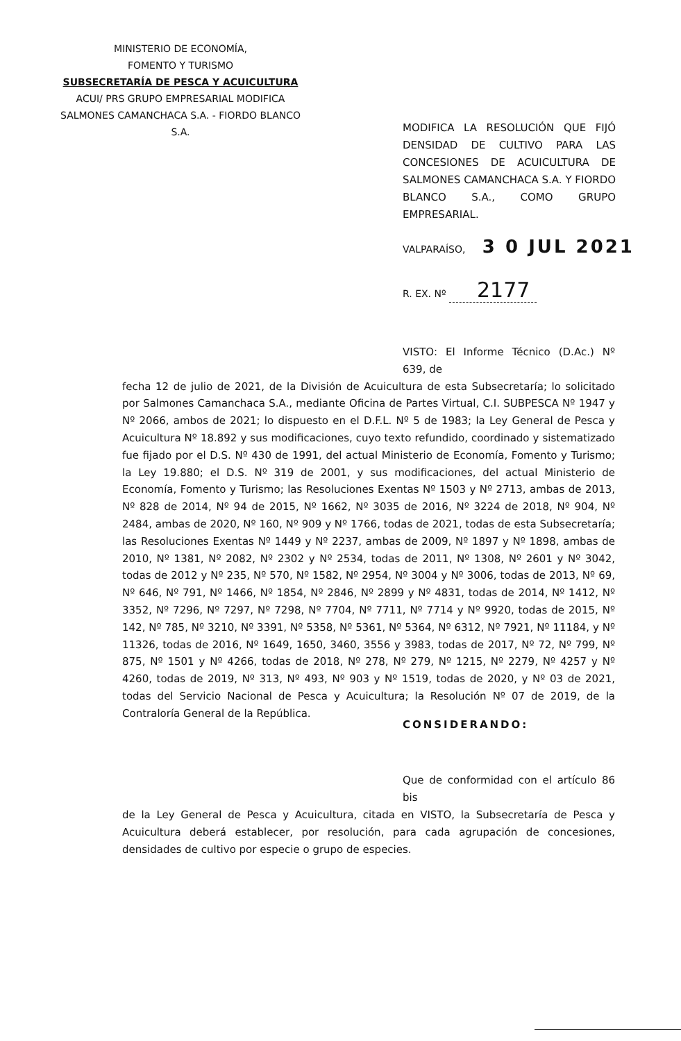MINISTERIO DE ECONOMÍA,
FOMENTO Y TURISMO
SUBSECRETARÍA DE PESCA Y ACUICULTURA
ACUI/ PRS GRUPO EMPRESARIAL MODIFICA
SALMONES CAMANCHACA S.A. - FIORDO BLANCO S.A.
MODIFICA LA RESOLUCIÓN QUE FIJÓ DENSIDAD DE CULTIVO PARA LAS CONCESIONES DE ACUICULTURA DE SALMONES CAMANCHACA S.A. Y FIORDO BLANCO S.A., COMO GRUPO EMPRESARIAL.
VALPARAÍSO, 3 0 JUL 2021
R. EX. Nº 2177
VISTO: El Informe Técnico (D.Ac.) Nº 639, de
fecha 12 de julio de 2021, de la División de Acuicultura de esta Subsecretaría; lo solicitado por Salmones Camanchaca S.A., mediante Oficina de Partes Virtual, C.I. SUBPESCA Nº 1947 y Nº 2066, ambos de 2021; lo dispuesto en el D.F.L. Nº 5 de 1983; la Ley General de Pesca y Acuicultura Nº 18.892 y sus modificaciones, cuyo texto refundido, coordinado y sistematizado fue fijado por el D.S. Nº 430 de 1991, del actual Ministerio de Economía, Fomento y Turismo; la Ley 19.880; el D.S. Nº 319 de 2001, y sus modificaciones, del actual Ministerio de Economía, Fomento y Turismo; las Resoluciones Exentas Nº 1503 y Nº 2713, ambas de 2013, Nº 828 de 2014, Nº 94 de 2015, Nº 1662, Nº 3035 de 2016, Nº 3224 de 2018, Nº 904, Nº 2484, ambas de 2020, Nº 160, Nº 909 y Nº 1766, todas de 2021, todas de esta Subsecretaría; las Resoluciones Exentas Nº 1449 y Nº 2237, ambas de 2009, Nº 1897 y Nº 1898, ambas de 2010, Nº 1381, Nº 2082, Nº 2302 y Nº 2534, todas de 2011, Nº 1308, Nº 2601 y Nº 3042, todas de 2012 y Nº 235, Nº 570, Nº 1582, Nº 2954, Nº 3004 y Nº 3006, todas de 2013, Nº 69, Nº 646, Nº 791, Nº 1466, Nº 1854, Nº 2846, Nº 2899 y Nº 4831, todas de 2014, Nº 1412, Nº 3352, Nº 7296, Nº 7297, Nº 7298, Nº 7704, Nº 7711, Nº 7714 y Nº 9920, todas de 2015, Nº 142, Nº 785, Nº 3210, Nº 3391, Nº 5358, Nº 5361, Nº 5364, Nº 6312, Nº 7921, Nº 11184, y Nº 11326, todas de 2016, Nº 1649, 1650, 3460, 3556 y 3983, todas de 2017, Nº 72, Nº 799, Nº 875, Nº 1501 y Nº 4266, todas de 2018, Nº 278, Nº 279, Nº 1215, Nº 2279, Nº 4257 y Nº 4260, todas de 2019, Nº 313, Nº 493, Nº 903 y Nº 1519, todas de 2020, y Nº 03 de 2021, todas del Servicio Nacional de Pesca y Acuicultura; la Resolución Nº 07 de 2019, de la Contraloría General de la República.
CONSIDERANDO:
Que de conformidad con el artículo 86 bis
de la Ley General de Pesca y Acuicultura, citada en VISTO, la Subsecretaría de Pesca y Acuicultura deberá establecer, por resolución, para cada agrupación de concesiones, densidades de cultivo por especie o grupo de especies.